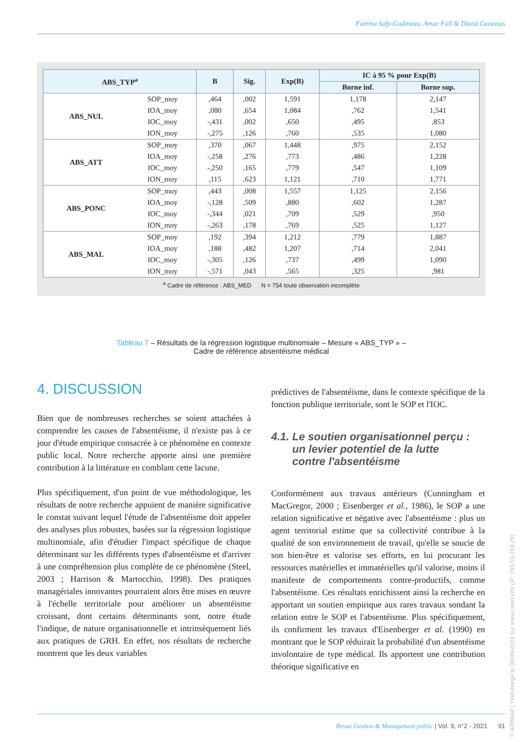Fatéma Safy-Godineau, Amar Fall & David Carassus
| ABS_TYP<sup>a</sup> | | B | Sig. | Exp(B) | IC à 95 % pour Exp(B) | |
| --- | --- | --- | --- | --- | --- | --- |
| | | | | | Borne inf. | Borne sup. |
| ABS_NUL | SOP_moy | ,464 | ,002 | 1,591 | 1,178 | 2,147 |
| | IOA_moy | ,080 | ,654 | 1,084 | ,762 | 1,541 |
| | IOC_moy | -,431 | ,002 | ,650 | ,495 | ,853 |
| | ION_moy | -,275 | ,126 | ,760 | ,535 | 1,080 |
| ABS_ATT | SOP_moy | ,370 | ,067 | 1,448 | ,975 | 2,152 |
| | IOA_moy | -,258 | ,276 | ,773 | ,486 | 1,228 |
| | IOC_moy | -,250 | ,165 | ,779 | ,547 | 1,109 |
| | ION_moy | ,115 | ,623 | 1,121 | ,710 | 1,771 |
| ABS_PONC | SOP_moy | ,443 | ,008 | 1,557 | 1,125 | 2,156 |
| | IOA_moy | -,128 | ,509 | ,880 | ,602 | 1,287 |
| | IOC_moy | -,344 | ,021 | ,709 | ,529 | ,950 |
| | ION_moy | -,263 | ,178 | ,769 | ,525 | 1,127 |
| ABS_MAL | SOP_moy | ,192 | ,394 | 1,212 | ,779 | 1,887 |
| | IOA_moy | ,188 | ,482 | 1,207 | ,714 | 2,041 |
| | IOC_moy | -,305 | ,126 | ,737 | ,499 | 1,090 |
| | ION_moy | -,571 | ,043 | ,565 | ,325 | ,981 |
<sup>a</sup> Cadre de référence : ABS_MED N = 754 toute observation incomplète
Tableau 7 – Résultats de la régression logistique multinomiale – Mesure « ABS_TYP » –
Cadre de référence absentéisme médical
4. DISCUSSION
Bien que de nombreuses recherches se soient attachées à comprendre les causes de l'absentéisme, il n'existe pas à ce jour d'étude empirique consacrée à ce phénomène en contexte public local. Notre recherche apporte ainsi une première contribution à la littérature en comblant cette lacune.
Plus spécifiquement, d'un point de vue méthodologique, les résultats de notre recherche appuient de manière significative le constat suivant lequel l'étude de l'absentéisme doit appeler des analyses plus robustes, basées sur la régression logistique multinomiale, afin d'étudier l'impact spécifique de chaque déterminant sur les différents types d'absentéisme et d'arriver à une compréhension plus complète de ce phénomène (Steel, 2003 ; Harrison & Martocchio, 1998). Des pratiques managériales innovantes pourraient alors être mises en œuvre à l'échelle territoriale pour améliorer un absentéisme croissant, dont certains déterminants sont, notre étude l'indique, de nature organisationnelle et intrinsèquement liés aux pratiques de GRH. En effet, nos résultats de recherche montrent que les deux variables
prédictives de l'absentéisme, dans le contexte spécifique de la fonction publique territoriale, sont le SOP et l'IOC.
4.1. Le soutien organisationnel perçu :
un levier potentiel de la lutte
contre l'absentéisme
Conformément aux travaux antérieurs (Cunningham et MacGregor, 2000 ; Eisenberger et al., 1986), le SOP a une relation significative et négative avec l'absentéisme : plus un agent territorial estime que sa collectivité contribue à la qualité de son environnement de travail, qu'elle se soucie de son bien-être et valorise ses efforts, en lui procurant les ressources matérielles et immatérielles qu'il valorise, moins il manifeste de comportements contre-productifs, comme l'absentéisme. Ces résultats enrichissent ainsi la recherche en apportant un soutien empirique aux rares travaux sondant la relation entre le SOP et l'absentéisme. Plus spécifiquement, ils confirment les travaux d'Eisenberger et al. (1990) en montrant que le SOP réduirait la probabilité d'un absentéisme involontaire de type médical. Ils apportent une contribution théorique significative en
Revue Gestion & Management public | Vol. 9, n°2 - 2021 91
© AIRMAP | Téléchargé le 08/06/2023 sur www.cairn.info (IP: 193.55.218.29)